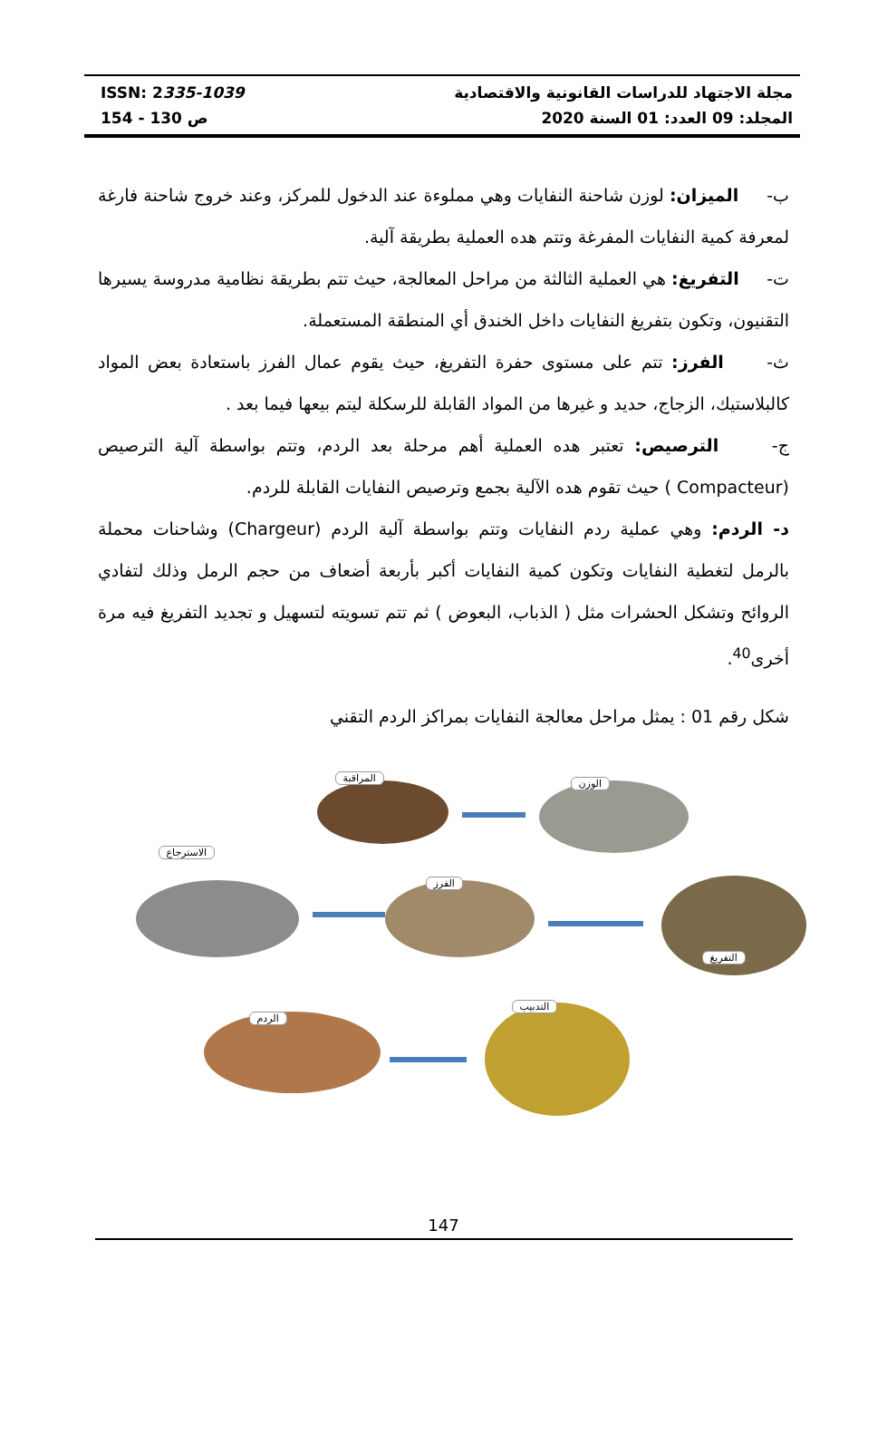ISSN: 2335-1039
ص 130 - 154
مجلة الاجتهاد للدراسات القانونية والاقتصادية
المجلد: 09 العدد: 01 السنة 2020
ب- الميزان: لوزن شاحنة النفايات وهي مملوءة عند الدخول للمركز، وعند خروج شاحنة فارغة لمعرفة كمية النفايات المفرغة وتتم هده العملية بطريقة آلية.
ت- التفريغ: هي العملية الثالثة من مراحل المعالجة، حيث تتم بطريقة نظامية مدروسة يسيرها التقنيون، وتكون بتفريغ النفايات داخل الخندق أي المنطقة المستعملة.
ث- الفرز: تتم على مستوى حفرة التفريغ، حيث يقوم عمال الفرز باستعادة بعض المواد كالبلاستيك، الزجاج، حديد و غيرها من المواد القابلة للرسكلة ليتم بيعها فيما بعد .
ج- الترصيص: تعتبر هده العملية أهم مرحلة بعد الردم، وتتم بواسطة آلية الترصيص (Compacteur ) حيث تقوم هده الآلية بجمع وترصيص النفايات القابلة للردم.
د- الردم: وهي عملية ردم النفايات وتتم بواسطة آلية الردم (Chargeur) وشاحنات محملة بالرمل لتغطية النفايات وتكون كمية النفايات أكبر بأربعة أضعاف من حجم الرمل وذلك لتفادي الروائح وتشكل الحشرات مثل ( الذباب، البعوض ) ثم تتم تسويته لتسهيل و تجديد التفريغ فيه مرة أخرى<sup>40</sup>.
شكل رقم 01 : يمثل مراحل معالجة النفايات بمراكز الردم التقني
المراقبة الوزن
الاسترجاع
الفرز
التفريغ
الردم
التدبيب
147